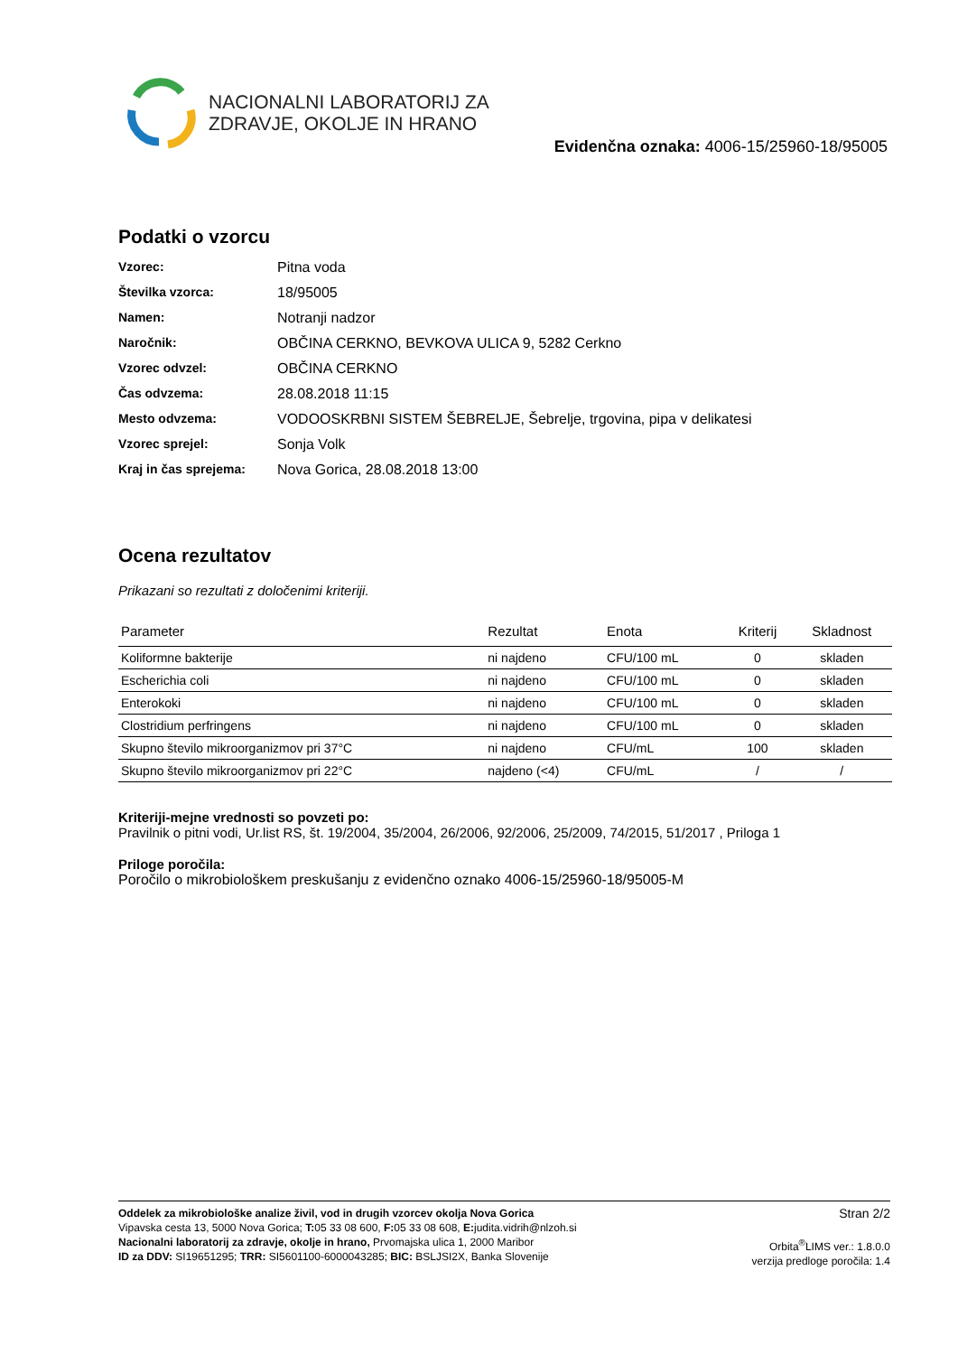NACIONALNI LABORATORIJ ZA
ZDRAVJE, OKOLJE IN HRANO
Evidenčna oznaka: 4006-15/25960-18/95005
Podatki o vzorcu
| Vzorec: | Pitna voda |
| Številka vzorca: | 18/95005 |
| Namen: | Notranji nadzor |
| Naročnik: | OBČINA CERKNO, BEVKOVA ULICA 9, 5282 Cerkno |
| Vzorec odvzel: | OBČINA CERKNO |
| Čas odvzema: | 28.08.2018 11:15 |
| Mesto odvzema: | VODOOSKRBNI SISTEM ŠEBRELJE, Šebrelje, trgovina, pipa v delikatesi |
| Vzorec sprejel: | Sonja Volk |
| Kraj in čas sprejema: | Nova Gorica, 28.08.2018 13:00 |
Ocena rezultatov
Prikazani so rezultati z določenimi kriteriji.
| Parameter | Rezultat | Enota | Kriterij | Skladnost |
| --- | --- | --- | --- | --- |
| Koliformne bakterije | ni najdeno | CFU/100 mL | 0 | skladen |
| Escherichia coli | ni najdeno | CFU/100 mL | 0 | skladen |
| Enterokoki | ni najdeno | CFU/100 mL | 0 | skladen |
| Clostridium perfringens | ni najdeno | CFU/100 mL | 0 | skladen |
| Skupno število mikroorganizmov pri 37°C | ni najdeno | CFU/mL | 100 | skladen |
| Skupno število mikroorganizmov pri 22°C | najdeno (<4) | CFU/mL | / | / |
Kriteriji-mejne vrednosti so povzeti po:
Pravilnik o pitni vodi, Ur.list RS, št. 19/2004, 35/2004, 26/2006, 92/2006, 25/2009, 74/2015, 51/2017 , Priloga 1
Priloge poročila:
Poročilo o mikrobiološkem preskušanju z evidenčno oznako 4006-15/25960-18/95005-M
Oddelek za mikrobiološke analize živil, vod in drugih vzorcev okolja Nova Gorica
Vipavska cesta 13, 5000 Nova Gorica; T: 05 33 08 600, F: 05 33 08 608, E: judita.vidrih@nlzoh.si
Nacionalni laboratorij za zdravje, okolje in hrano, Prvomajska ulica 1, 2000 Maribor
ID za DDV: SI19651295; TRR: SI5601100-6000043285; BIC: BSLJSI2X, Banka Slovenije
Stran 2/2
Orbita<sup>®</sup>LIMS ver.: 1.8.0.0
verzija predloge poročila: 1.4